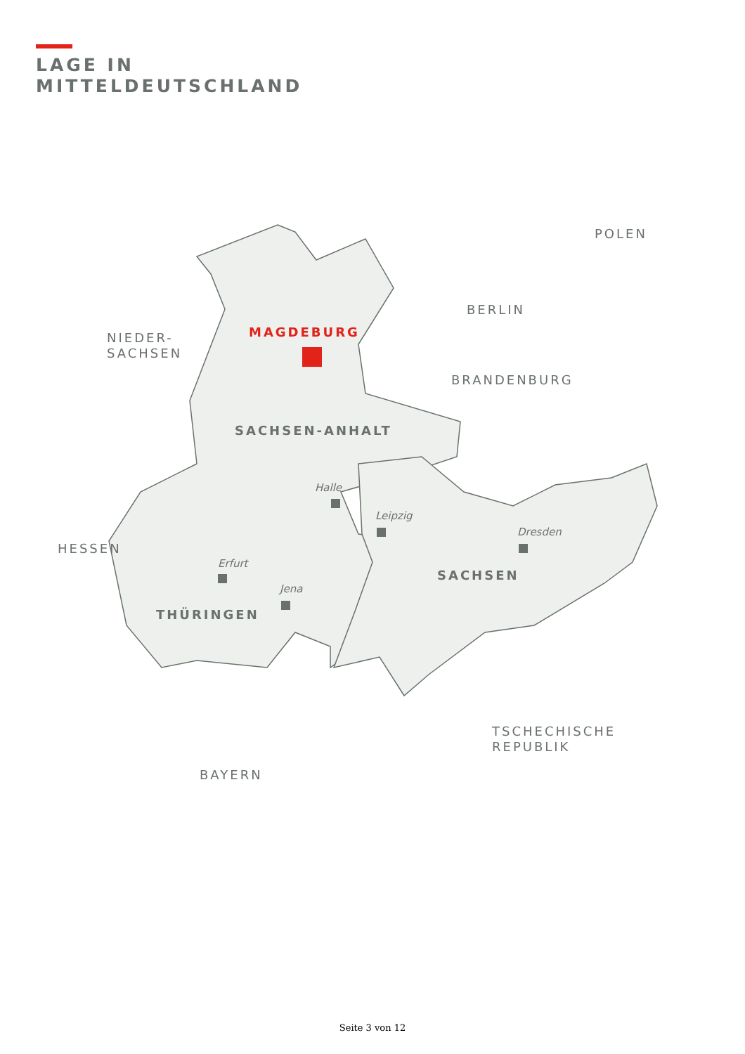LAGE IN
MITTELDEUTSCHLAND
BERLIN
POLEN
NIEDER-
SACHSEN
MAGDEBURG
BRANDENBURG
SACHSEN-ANHALT
Halle
Leipzig
Dresden
HESSEN
Erfurt
SACHSEN
Jena
THÜRINGEN
TSCHECHISCHE
REPUBLIK
BAYERN
Seite 3 von 12